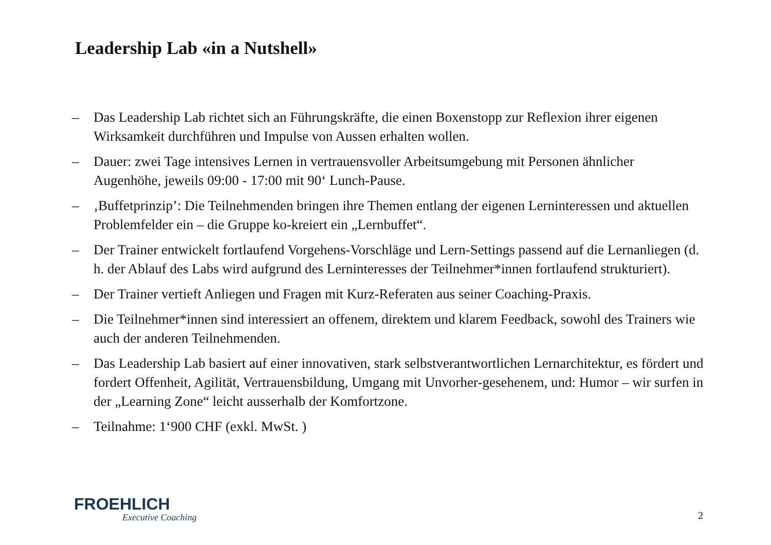Leadership Lab «in a Nutshell»
– Das Leadership Lab richtet sich an Führungskräfte, die einen Boxenstopp zur Reflexion ihrer eigenen Wirksamkeit durchführen und Impulse von Aussen erhalten wollen.
– Dauer: zwei Tage intensives Lernen in vertrauensvoller Arbeitsumgebung mit Personen ähnlicher Augenhöhe, jeweils 09:00 - 17:00 mit 90‘ Lunch-Pause.
– ‚Buffetprinzip’: Die Teilnehmenden bringen ihre Themen entlang der eigenen Lerninteressen und aktuellen Problemfelder ein – die Gruppe ko-kreiert ein „Lernbuffet“.
– Der Trainer entwickelt fortlaufend Vorgehens-Vorschläge und Lern-Settings passend auf die Lernanliegen (d. h. der Ablauf des Labs wird aufgrund des Lerninteresses der Teilnehmer*innen fortlaufend strukturiert).
– Der Trainer vertieft Anliegen und Fragen mit Kurz-Referaten aus seiner Coaching-Praxis.
– Die Teilnehmer*innen sind interessiert an offenem, direktem und klarem Feedback, sowohl des Trainers wie auch der anderen Teilnehmenden.
– Das Leadership Lab basiert auf einer innovativen, stark selbstverantwortlichen Lernarchitektur, es fördert und fordert Offenheit, Agilität, Vertrauensbildung, Umgang mit Unvorher-gesehenem, und: Humor – wir surfen in der „Learning Zone“ leicht ausserhalb der Komfortzone.
– Teilnahme: 1‘900 CHF (exkl. MwSt. )
FROEHLICH
Executive Coaching
2